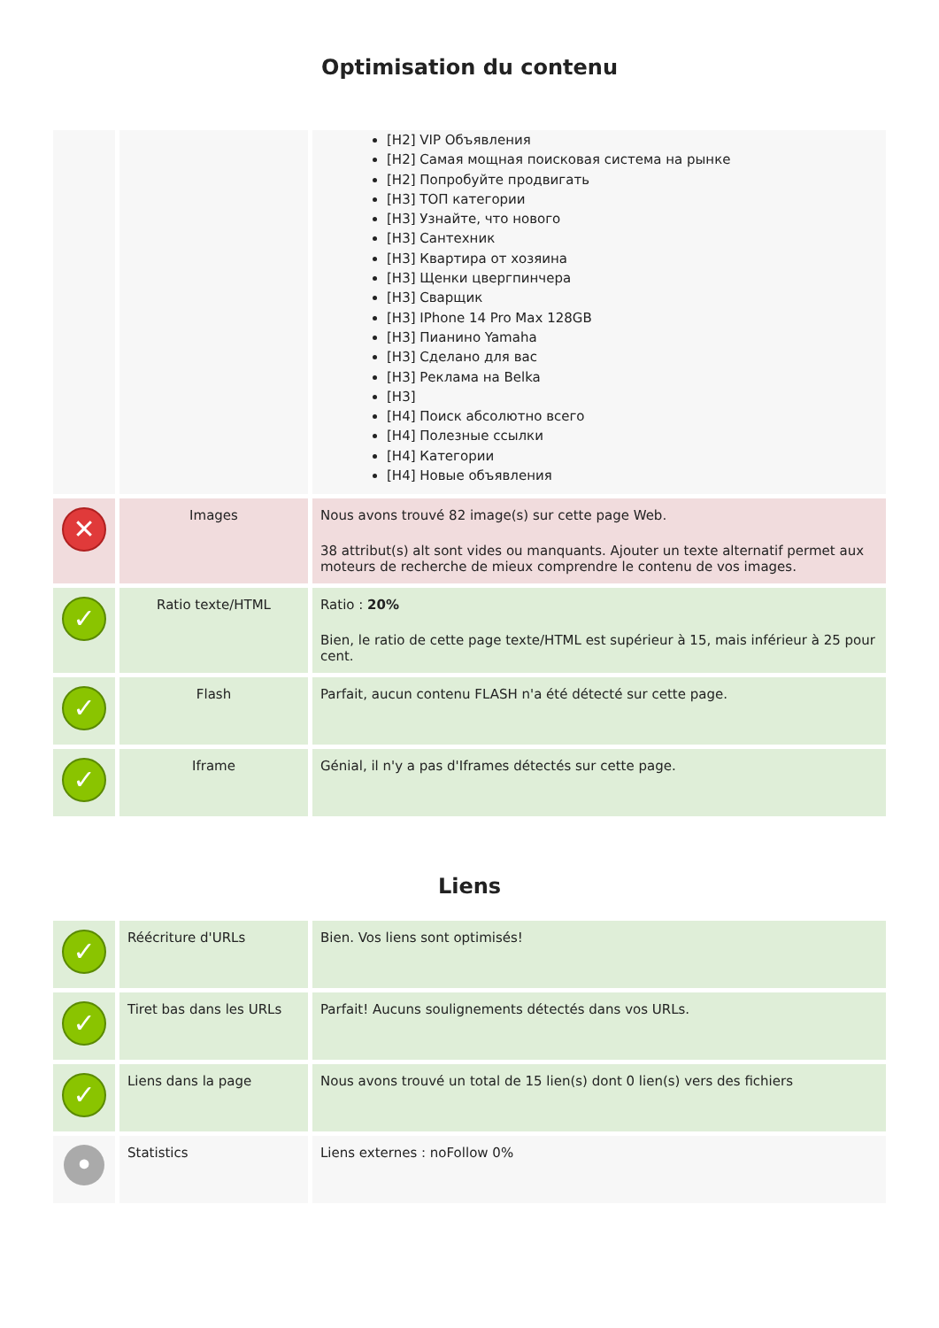Optimisation du contenu
| | | [H2] VIP Объявления [H2] Самая мощная поисковая система на рынке [H2] Попробуйте продвигать [H3] ТОП категории [H3] Узнайте, что нового [H3] Сантехник [H3] Квартира от хозяина [H3] Щенки цвергпинчера [H3] Сварщик [H3] IPhone 14 Pro Max 128GB [H3] Пианино Yamaha [H3] Сделано для вас [H3] Реклама на Belka [H3] [H4] Поиск абсолютно всего [H4] Полезные ссылки [H4] Категории [H4] Новые объявления |
| ✕ | Images | Nous avons trouvé 82 image(s) sur cette page Web. 38 attribut(s) alt sont vides ou manquants. Ajouter un texte alternatif permet aux moteurs de recherche de mieux comprendre le contenu de vos images. |
| ✓ | Ratio texte/HTML | Ratio : 20% Bien, le ratio de cette page texte/HTML est supérieur à 15, mais inférieur à 25 pour cent. |
| ✓ | Flash | Parfait, aucun contenu FLASH n'a été détecté sur cette page. |
| ✓ | Iframe | Génial, il n'y a pas d'Iframes détectés sur cette page. |
Liens
| ✓ | Réécriture d'URLs | Bien. Vos liens sont optimisés! |
| ✓ | Tiret bas dans les URLs | Parfait! Aucuns soulignements détectés dans vos URLs. |
| ✓ | Liens dans la page | Nous avons trouvé un total de 15 lien(s) dont 0 lien(s) vers des fichiers |
| • | Statistics | Liens externes : noFollow 0% |